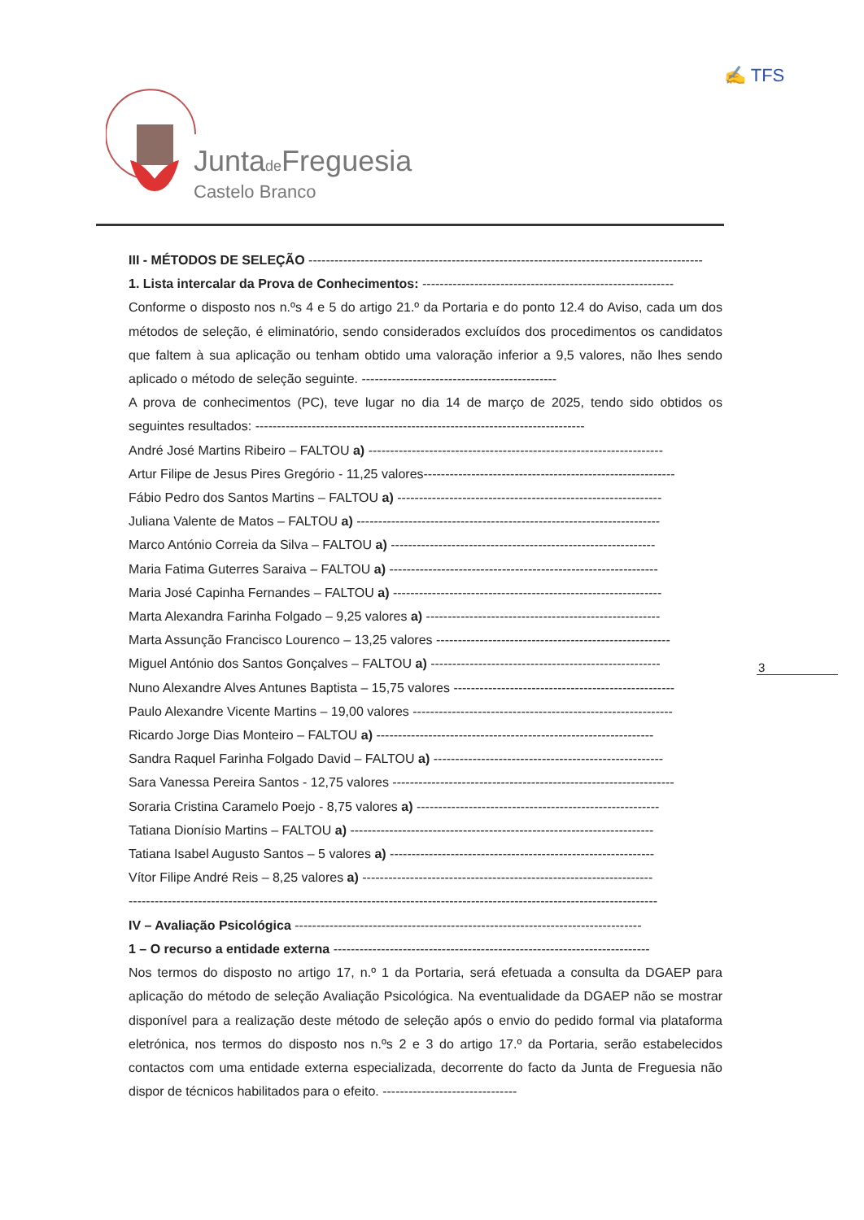Juntade Freguesia
Castelo Branco
✍ TFS
III - MÉTODOS DE SELEÇÃO -------------------------------------------------------------------------------------------
1. Lista intercalar da Prova de Conhecimentos: ----------------------------------------------------------
Conforme o disposto nos n.ºs 4 e 5 do artigo 21.º da Portaria e do ponto 12.4 do Aviso, cada um dos métodos de seleção, é eliminatório, sendo considerados excluídos dos procedimentos os candidatos que faltem à sua aplicação ou tenham obtido uma valoração inferior a 9,5 valores, não lhes sendo aplicado o método de seleção seguinte. ---------------------------------------------
A prova de conhecimentos (PC), teve lugar no dia 14 de março de 2025, tendo sido obtidos os seguintes resultados: ----------------------------------------------------------------------------
André José Martins Ribeiro – FALTOU a) --------------------------------------------------------------------
Artur Filipe de Jesus Pires Gregório - 11,25 valores----------------------------------------------------------
Fábio Pedro dos Santos Martins – FALTOU a) -------------------------------------------------------------
Juliana Valente de Matos – FALTOU a) ----------------------------------------------------------------------
Marco António Correia da Silva – FALTOU a) -------------------------------------------------------------
Maria Fatima Guterres Saraiva – FALTOU a) --------------------------------------------------------------
Maria José Capinha Fernandes – FALTOU a) --------------------------------------------------------------
Marta Alexandra Farinha Folgado – 9,25 valores a) ------------------------------------------------------
Marta Assunção Francisco Lourenco – 13,25 valores ------------------------------------------------------
Miguel António dos Santos Gonçalves – FALTOU a) -----------------------------------------------------
Nuno Alexandre Alves Antunes Baptista – 15,75 valores ---------------------------------------------------
Paulo Alexandre Vicente Martins – 19,00 valores ------------------------------------------------------------
Ricardo Jorge Dias Monteiro – FALTOU a) ----------------------------------------------------------------
Sandra Raquel Farinha Folgado David – FALTOU a) -----------------------------------------------------
Sara Vanessa Pereira Santos - 12,75 valores -----------------------------------------------------------------
Soraria Cristina Caramelo Poejo - 8,75 valores a) --------------------------------------------------------
Tatiana Dionísio Martins – FALTOU a) ----------------------------------------------------------------------
Tatiana Isabel Augusto Santos – 5 valores a) -------------------------------------------------------------
Vítor Filipe André Reis – 8,25 valores a) -------------------------------------------------------------------
--------------------------------------------------------------------------------------------------------------------------
IV – Avaliação Psicológica --------------------------------------------------------------------------------
1 – O recurso a entidade externa -------------------------------------------------------------------------
Nos termos do disposto no artigo 17, n.º 1 da Portaria, será efetuada a consulta da DGAEP para aplicação do método de seleção Avaliação Psicológica. Na eventualidade da DGAEP não se mostrar disponível para a realização deste método de seleção após o envio do pedido formal via plataforma eletrónica, nos termos do disposto nos n.ºs 2 e 3 do artigo 17.º da Portaria, serão estabelecidos contactos com uma entidade externa especializada, decorrente do facto da Junta de Freguesia não dispor de técnicos habilitados para o efeito. -------------------------------
3